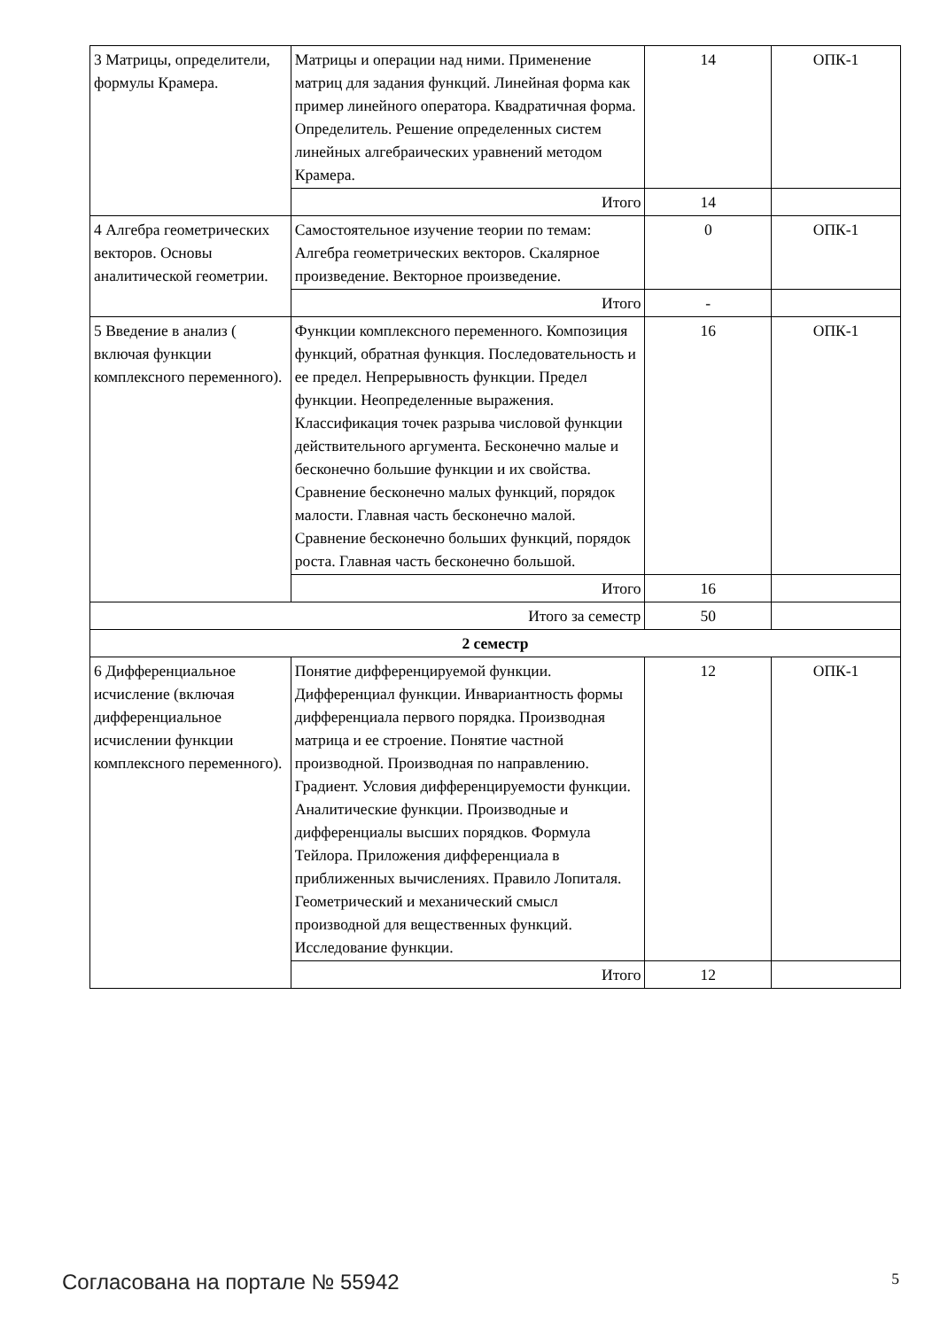| 3 Матрицы, определители, формулы Крамера. | Матрицы и операции над ними. Применение матриц для задания функций. Линейная форма как пример линейного оператора. Квадратичная форма. Определитель. Решение определенных систем линейных алгебраических уравнений методом Крамера. | 14 | ОПК-1 |
| | Итого | 14 | |
| 4 Алгебра геометрических векторов. Основы аналитической геометрии. | Самостоятельное изучение теории по темам: Алгебра геометрических векторов. Скалярное произведение. Векторное произведение. | 0 | ОПК-1 |
| | Итого | - | |
| 5 Введение в анализ ( включая функции комплексного переменного). | Функции комплексного переменного. Композиция функций, обратная функция. Последовательность и ее предел. Непрерывность функции. Предел функции. Неопределенные выражения. Классификация точек разрыва числовой функции действительного аргумента. Бесконечно малые и бесконечно большие функции и их свойства. Сравнение бесконечно малых функций, порядок малости. Главная часть бесконечно малой. Сравнение бесконечно больших функций, порядок роста. Главная часть бесконечно большой. | 16 | ОПК-1 |
| | Итого | 16 | |
| Итого за семестр | | 50 | |
| 2 семестр | | | |
| 6 Дифференциальное исчисление (включая дифференциальное исчислении функции комплексного переменного). | Понятие дифференцируемой функции. Дифференциал функции. Инвариантность формы дифференциала первого порядка. Производная матрица и ее строение. Понятие частной производной. Производная по направлению. Градиент. Условия дифференцируемости функции. Аналитические функции. Производные и дифференциалы высших порядков. Формула Тейлора. Приложения дифференциала в приближенных вычислениях. Правило Лопиталя. Геометрический и механический смысл производной для вещественных функций. Исследование функции. | 12 | ОПК-1 |
| | Итого | 12 | |
Согласована на портале № 55942 5